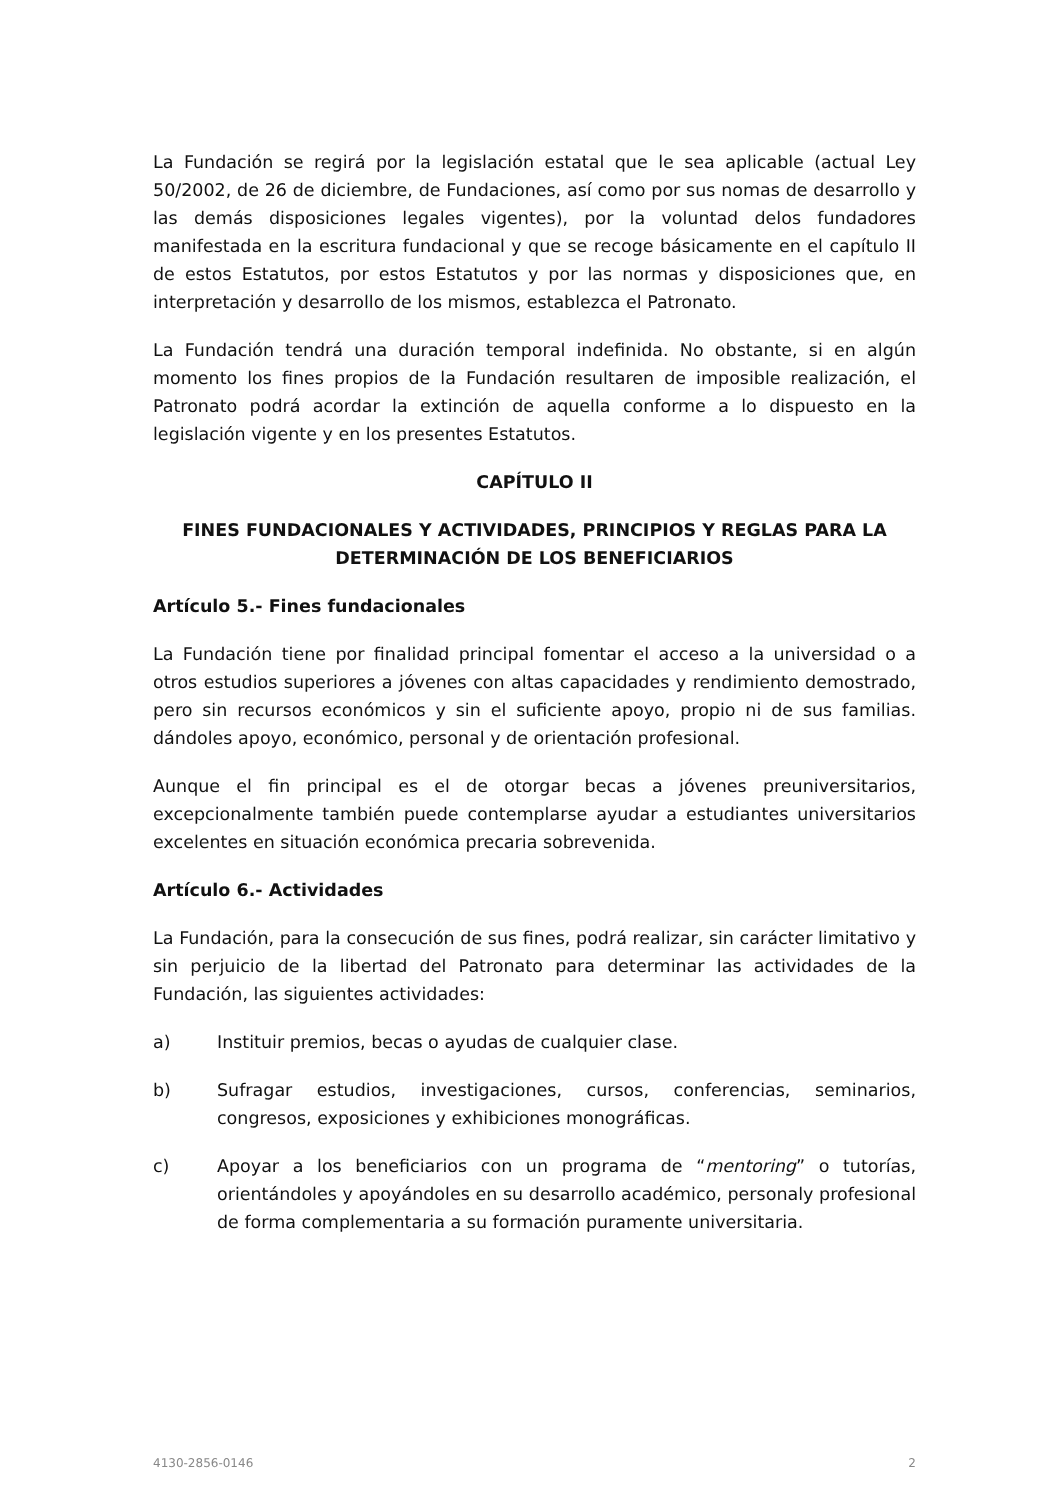La Fundación se regirá por la legislación estatal que le sea aplicable (actual Ley 50/2002, de 26 de diciembre, de Fundaciones, así como por sus nomas de desarrollo y las demás disposiciones legales vigentes), por la voluntad delos fundadores manifestada en la escritura fundacional y que se recoge básicamente en el capítulo II de estos Estatutos, por estos Estatutos y por las normas y disposiciones que, en interpretación y desarrollo de los mismos, establezca el Patronato.
La Fundación tendrá una duración temporal indefinida. No obstante, si en algún momento los fines propios de la Fundación resultaren de imposible realización, el Patronato podrá acordar la extinción de aquella conforme a lo dispuesto en la legislación vigente y en los presentes Estatutos.
CAPÍTULO II
FINES FUNDACIONALES Y ACTIVIDADES, PRINCIPIOS Y REGLAS PARA LA DETERMINACIÓN DE LOS BENEFICIARIOS
Artículo 5.- Fines fundacionales
La Fundación tiene por finalidad principal fomentar el acceso a la universidad o a otros estudios superiores a jóvenes con altas capacidades y rendimiento demostrado, pero sin recursos económicos y sin el suficiente apoyo, propio ni de sus familias. dándoles apoyo, económico, personal y de orientación profesional.
Aunque el fin principal es el de otorgar becas a jóvenes preuniversitarios, excepcionalmente también puede contemplarse ayudar a estudiantes universitarios excelentes en situación económica precaria sobrevenida.
Artículo 6.- Actividades
La Fundación, para la consecución de sus fines, podrá realizar, sin carácter limitativo y sin perjuicio de la libertad del Patronato para determinar las actividades de la Fundación, las siguientes actividades:
a) Instituir premios, becas o ayudas de cualquier clase.
b) Sufragar estudios, investigaciones, cursos, conferencias, seminarios, congresos, exposiciones y exhibiciones monográficas.
c) Apoyar a los beneficiarios con un programa de “mentoring” o tutorías, orientándoles y apoyándoles en su desarrollo académico, personaly profesional de forma complementaria a su formación puramente universitaria.
4130-2856-0146 2